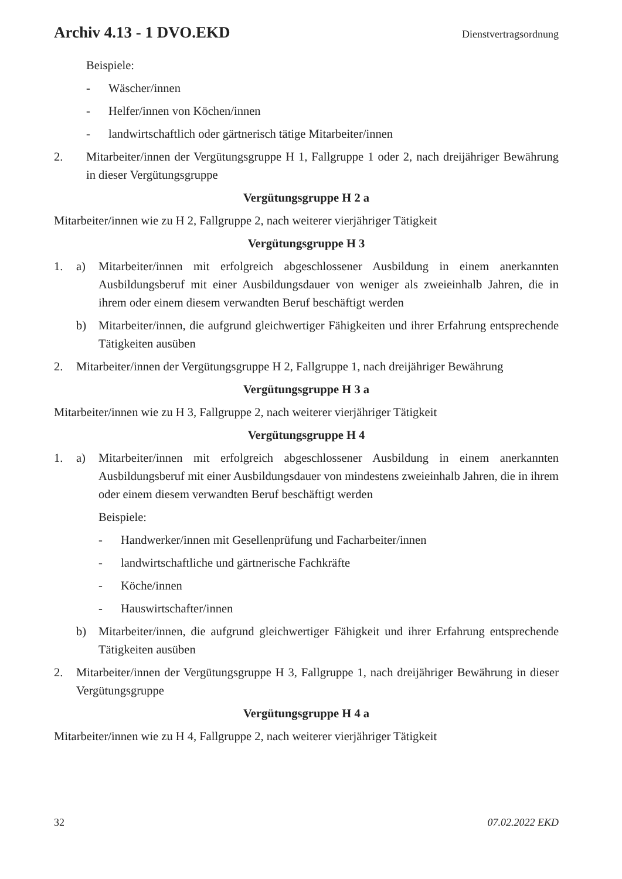Archiv 4.13 - 1 DVO.EKD Dienstvertragsordnung
Beispiele:
- Wäscher/innen
- Helfer/innen von Köchen/innen
- landwirtschaftlich oder gärtnerisch tätige Mitarbeiter/innen
2. Mitarbeiter/innen der Vergütungsgruppe H 1, Fallgruppe 1 oder 2, nach dreijähriger Bewährung in dieser Vergütungsgruppe
Vergütungsgruppe H 2 a
Mitarbeiter/innen wie zu H 2, Fallgruppe 2, nach weiterer vierjähriger Tätigkeit
Vergütungsgruppe H 3
1. a) Mitarbeiter/innen mit erfolgreich abgeschlossener Ausbildung in einem anerkannten Ausbildungsberuf mit einer Ausbildungsdauer von weniger als zweieinhalb Jahren, die in ihrem oder einem diesem verwandten Beruf beschäftigt werden
b) Mitarbeiter/innen, die aufgrund gleichwertiger Fähigkeiten und ihrer Erfahrung entsprechende Tätigkeiten ausüben
2. Mitarbeiter/innen der Vergütungsgruppe H 2, Fallgruppe 1, nach dreijähriger Bewährung
Vergütungsgruppe H 3 a
Mitarbeiter/innen wie zu H 3, Fallgruppe 2, nach weiterer vierjähriger Tätigkeit
Vergütungsgruppe H 4
1. a) Mitarbeiter/innen mit erfolgreich abgeschlossener Ausbildung in einem anerkannten Ausbildungsberuf mit einer Ausbildungsdauer von mindestens zweieinhalb Jahren, die in ihrem oder einem diesem verwandten Beruf beschäftigt werden
Beispiele:
- Handwerker/innen mit Gesellenprüfung und Facharbeiter/innen
- landwirtschaftliche und gärtnerische Fachkräfte
- Köche/innen
- Hauswirtschafter/innen
b) Mitarbeiter/innen, die aufgrund gleichwertiger Fähigkeit und ihrer Erfahrung entsprechende Tätigkeiten ausüben
2. Mitarbeiter/innen der Vergütungsgruppe H 3, Fallgruppe 1, nach dreijähriger Bewährung in dieser Vergütungsgruppe
Vergütungsgruppe H 4 a
Mitarbeiter/innen wie zu H 4, Fallgruppe 2, nach weiterer vierjähriger Tätigkeit
32 07.02.2022 EKD